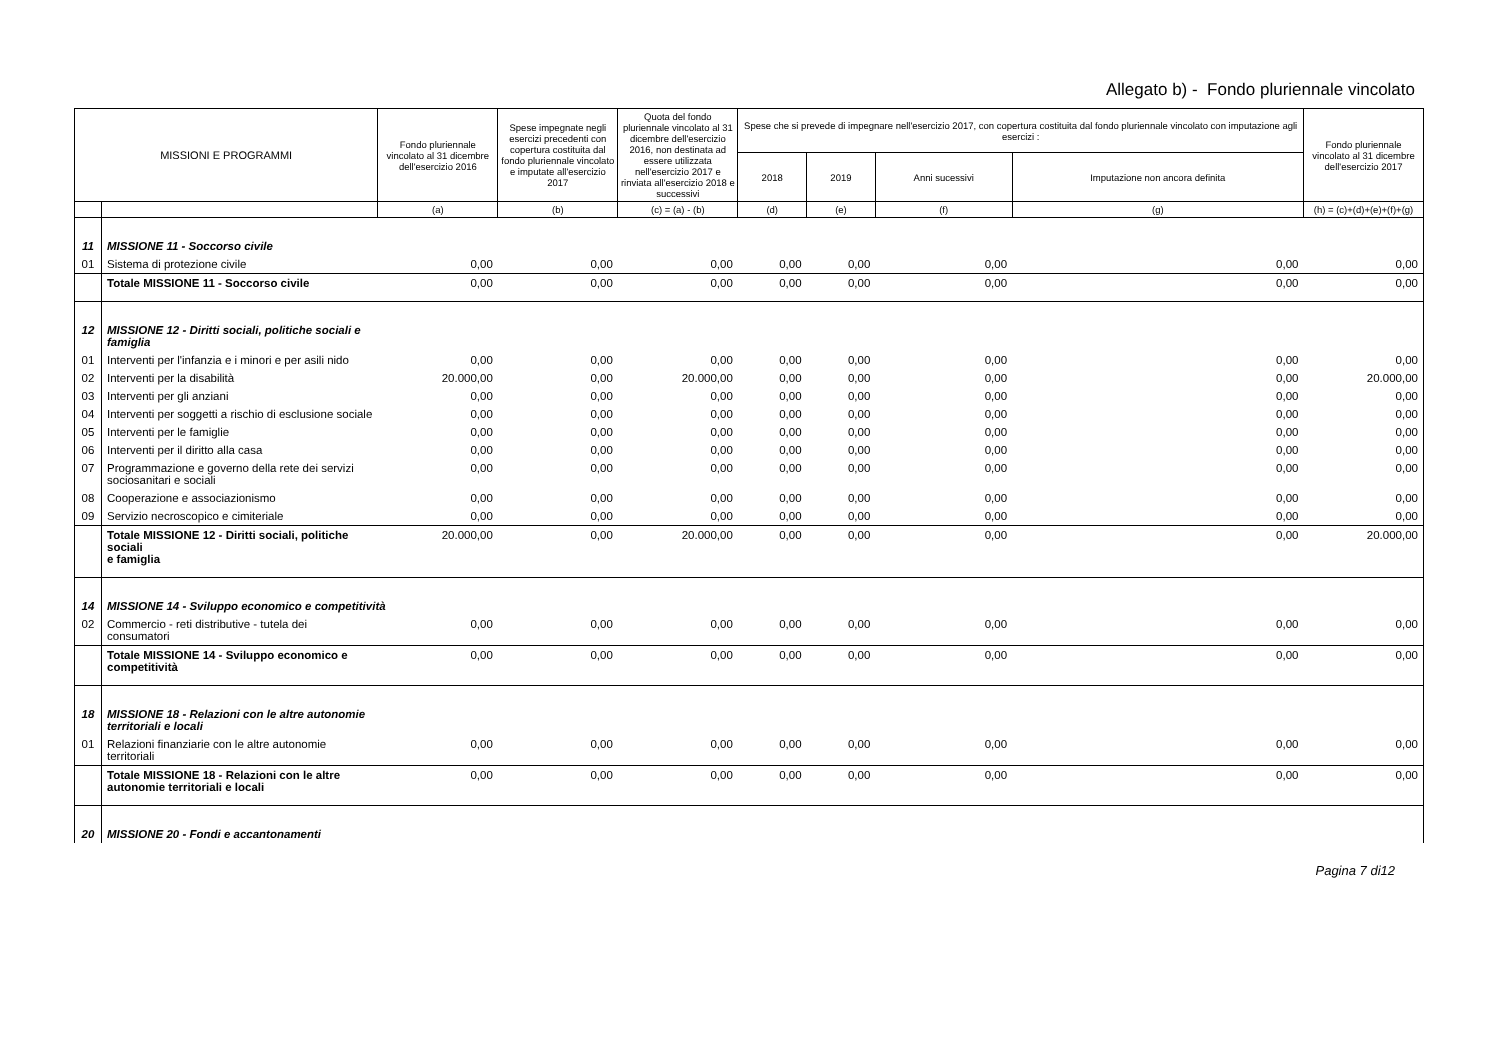Allegato b) - Fondo pluriennale vincolato
| MISSIONI E PROGRAMMI | | Fondo pluriennale vincolato al 31 dicembre dell'esercizio 2016 | Spese impegnate negli esercizi precedenti con copertura costituita dal fondo pluriennale vincolato e imputate all'esercizio 2017 | Quota del fondo pluriennale vincolato al 31 dicembre dell'esercizio 2016, non destinata ad essere utilizzata nell'esercizio 2017 e rinviata all'esercizio 2018 e successivi | Spese che si prevede di impegnare nell'esercizio 2017, con copertura costituita dal fondo pluriennale vincolato con imputazione agli esercizi : | | | | Fondo pluriennale vincolato al 31 dicembre dell'esercizio 2017 |
| --- | --- | --- | --- | --- | --- | --- | --- | --- | --- |
| | | | | | 2018 | 2019 | Anni sucessivi | Imputazione non ancora definita | |
| | | (a) | (b) | (c) = (a) - (b) | (d) | (e) | (f) | (g) | (h) = (c)+(d)+(e)+(f)+(g) |
| 11 | MISSIONE 11 - Soccorso civile | | | | | | | | |
| 01 | Sistema di protezione civile | 0,00 | 0,00 | 0,00 | 0,00 | 0,00 | 0,00 | 0,00 | 0,00 |
| | Totale MISSIONE 11 - Soccorso civile | 0,00 | 0,00 | 0,00 | 0,00 | 0,00 | 0,00 | 0,00 | 0,00 |
| 12 | MISSIONE 12 - Diritti sociali, politiche sociali e famiglia | | | | | | | | |
| 01 | Interventi per l'infanzia e i minori e per asili nido | 0,00 | 0,00 | 0,00 | 0,00 | 0,00 | 0,00 | 0,00 | 0,00 |
| 02 | Interventi per la disabilità | 20.000,00 | 0,00 | 20.000,00 | 0,00 | 0,00 | 0,00 | 0,00 | 20.000,00 |
| 03 | Interventi per gli anziani | 0,00 | 0,00 | 0,00 | 0,00 | 0,00 | 0,00 | 0,00 | 0,00 |
| 04 | Interventi per soggetti a rischio di esclusione sociale | 0,00 | 0,00 | 0,00 | 0,00 | 0,00 | 0,00 | 0,00 | 0,00 |
| 05 | Interventi per le famiglie | 0,00 | 0,00 | 0,00 | 0,00 | 0,00 | 0,00 | 0,00 | 0,00 |
| 06 | Interventi per il diritto alla casa | 0,00 | 0,00 | 0,00 | 0,00 | 0,00 | 0,00 | 0,00 | 0,00 |
| 07 | Programmazione e governo della rete dei servizi sociosanitari e sociali | 0,00 | 0,00 | 0,00 | 0,00 | 0,00 | 0,00 | 0,00 | 0,00 |
| 08 | Cooperazione e associazionismo | 0,00 | 0,00 | 0,00 | 0,00 | 0,00 | 0,00 | 0,00 | 0,00 |
| 09 | Servizio necroscopico e cimiteriale | 0,00 | 0,00 | 0,00 | 0,00 | 0,00 | 0,00 | 0,00 | 0,00 |
| | Totale MISSIONE 12 - Diritti sociali, politiche sociali e famiglia | 20.000,00 | 0,00 | 20.000,00 | 0,00 | 0,00 | 0,00 | 0,00 | 20.000,00 |
| 14 | MISSIONE 14 - Sviluppo economico e competitività | | | | | | | | |
| 02 | Commercio - reti distributive - tutela dei consumatori | 0,00 | 0,00 | 0,00 | 0,00 | 0,00 | 0,00 | 0,00 | 0,00 |
| | Totale MISSIONE 14 - Sviluppo economico e competitività | 0,00 | 0,00 | 0,00 | 0,00 | 0,00 | 0,00 | 0,00 | 0,00 |
| 18 | MISSIONE 18 - Relazioni con le altre autonomie territoriali e locali | | | | | | | | |
| 01 | Relazioni finanziarie con le altre autonomie territoriali | 0,00 | 0,00 | 0,00 | 0,00 | 0,00 | 0,00 | 0,00 | 0,00 |
| | Totale MISSIONE 18 - Relazioni con le altre autonomie territoriali e locali | 0,00 | 0,00 | 0,00 | 0,00 | 0,00 | 0,00 | 0,00 | 0,00 |
| 20 | MISSIONE 20 - Fondi e accantonamenti | | | | | | | | |
Pagina 7 di12